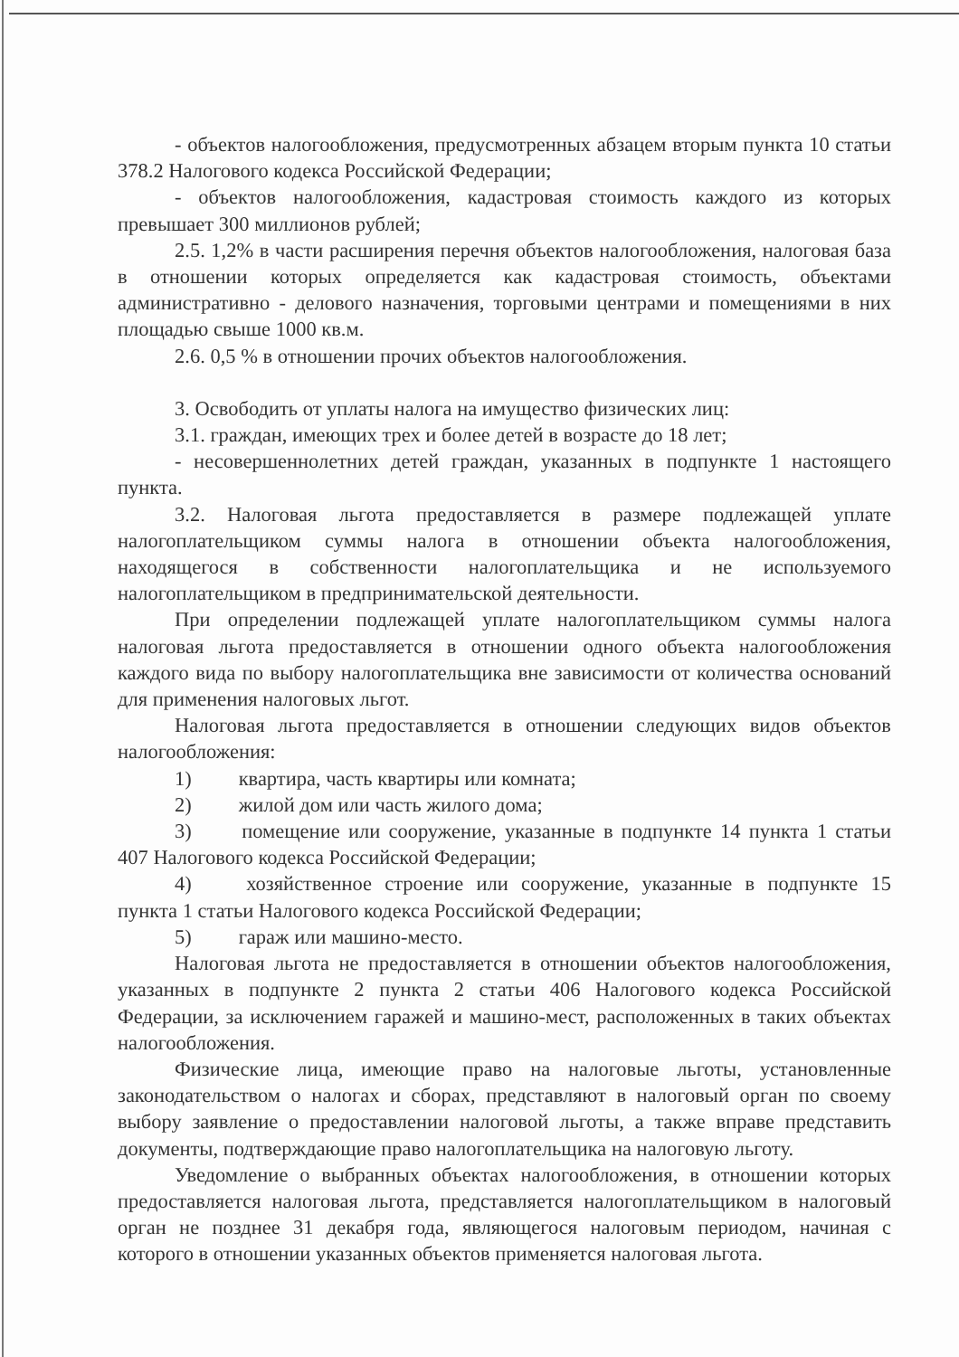- объектов налогообложения, предусмотренных абзацем вторым пункта 10 статьи 378.2 Налогового кодекса Российской Федерации;
- объектов налогообложения, кадастровая стоимость каждого из которых превышает 300 миллионов рублей;
2.5. 1,2% в части расширения перечня объектов налогообложения, налоговая база в отношении которых определяется как кадастровая стоимость, объектами административно - делового назначения, торговыми центрами и помещениями в них площадью свыше 1000 кв.м.
2.6. 0,5 % в отношении прочих объектов налогообложения.
3. Освободить от уплаты налога на имущество физических лиц:
3.1. граждан, имеющих трех и более детей в возрасте до 18 лет;
- несовершеннолетних детей граждан, указанных в подпункте 1 настоящего пункта.
3.2. Налоговая льгота предоставляется в размере подлежащей уплате налогоплательщиком суммы налога в отношении объекта налогообложения, находящегося в собственности налогоплательщика и не используемого налогоплательщиком в предпринимательской деятельности.
При определении подлежащей уплате налогоплательщиком суммы налога налоговая льгота предоставляется в отношении одного объекта налогообложения каждого вида по выбору налогоплательщика вне зависимости от количества оснований для применения налоговых льгот.
Налоговая льгота предоставляется в отношении следующих видов объектов налогообложения:
1) квартира, часть квартиры или комната;
2) жилой дом или часть жилого дома;
3) помещение или сооружение, указанные в подпункте 14 пункта 1 статьи 407 Налогового кодекса Российской Федерации;
4) хозяйственное строение или сооружение, указанные в подпункте 15 пункта 1 статьи Налогового кодекса Российской Федерации;
5) гараж или машино-место.
Налоговая льгота не предоставляется в отношении объектов налогообложения, указанных в подпункте 2 пункта 2 статьи 406 Налогового кодекса Российской Федерации, за исключением гаражей и машино-мест, расположенных в таких объектах налогообложения.
Физические лица, имеющие право на налоговые льготы, установленные законодательством о налогах и сборах, представляют в налоговый орган по своему выбору заявление о предоставлении налоговой льготы, а также вправе представить документы, подтверждающие право налогоплательщика на налоговую льготу.
Уведомление о выбранных объектах налогообложения, в отношении которых предоставляется налоговая льгота, представляется налогоплательщиком в налоговый орган не позднее 31 декабря года, являющегося налоговым периодом, начиная с которого в отношении указанных объектов применяется налоговая льгота.